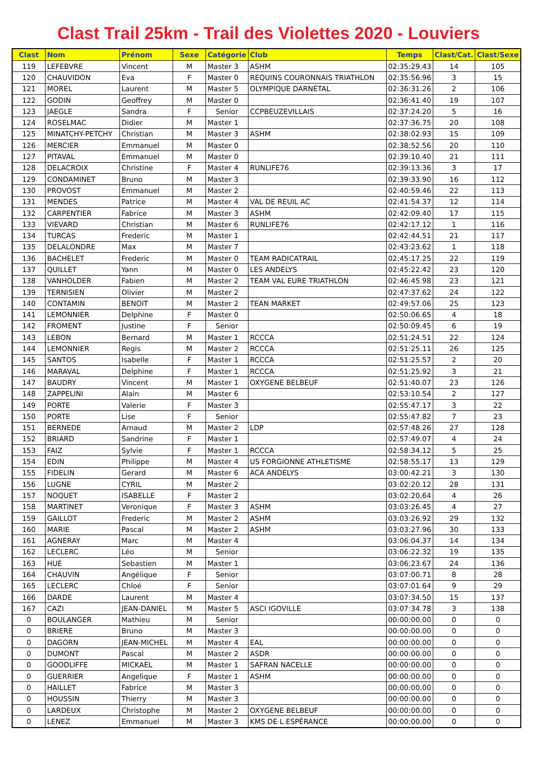Clast Trail 25km - Trail des Violettes 2020 - Louviers
| Clast | Nom | Prénom | Sexe | Catégorie | Club | Temps | Clast/Cat. | Clast/Sexe |
| --- | --- | --- | --- | --- | --- | --- | --- | --- |
| 119 | LEFEBVRE | Vincent | M | Master 3 | ASHM | 02:35:29.43 | 14 | 105 |
| 120 | CHAUVIDON | Eva | F | Master 0 | REQUINS COURONNAIS TRIATHLON | 02:35:56.96 | 3 | 15 |
| 121 | MOREL | Laurent | M | Master 5 | OLYMPIQUE DARNÉTAL | 02:36:31.26 | 2 | 106 |
| 122 | GODIN | Geoffrey | M | Master 0 | | 02:36:41.40 | 19 | 107 |
| 123 | JAEGLE | Sandra | F | Senior | CCPBEUZEVILLAIS | 02:37:24.20 | 5 | 16 |
| 124 | ROSELMAC | Didier | M | Master 1 | | 02:37:36.75 | 20 | 108 |
| 125 | MINATCHY-PETCHY | Christian | M | Master 3 | ASHM | 02:38:02.93 | 15 | 109 |
| 126 | MERCIER | Emmanuel | M | Master 0 | | 02:38:52.56 | 20 | 110 |
| 127 | PITAVAL | Emmanuel | M | Master 0 | | 02:39:10.40 | 21 | 111 |
| 128 | DELACROIX | Christine | F | Master 4 | RUNLIFE76 | 02:39:13.36 | 3 | 17 |
| 129 | CONDAMINET | Bruno | M | Master 3 | | 02:39:33.90 | 16 | 112 |
| 130 | PROVOST | Emmanuel | M | Master 2 | | 02:40:59.46 | 22 | 113 |
| 131 | MENDES | Patrice | M | Master 4 | VAL DE REUIL AC | 02:41:54.37 | 12 | 114 |
| 132 | CARPENTIER | Fabrice | M | Master 3 | ASHM | 02:42:09.40 | 17 | 115 |
| 133 | VIEVARD | Christian | M | Master 6 | RUNLIFE76 | 02:42:17.12 | 1 | 116 |
| 134 | TURCAS | Frederic | M | Master 1 | | 02:42:44.51 | 21 | 117 |
| 135 | DELALONDRE | Max | M | Master 7 | | 02:43:23.62 | 1 | 118 |
| 136 | BACHELET | Frederic | M | Master 0 | TEAM RADICATRAIL | 02:45:17.25 | 22 | 119 |
| 137 | QUILLET | Yann | M | Master 0 | LES ANDELYS | 02:45:22.42 | 23 | 120 |
| 138 | VANHOLDER | Fabien | M | Master 2 | TEAM VAL EURE TRIATHLON | 02:46:45.98 | 23 | 121 |
| 139 | TERNISIEN | Olivier | M | Master 2 | | 02:47:37.62 | 24 | 122 |
| 140 | CONTAMIN | BENOIT | M | Master 2 | TEAN MARKET | 02:49:57.06 | 25 | 123 |
| 141 | LEMONNIER | Delphine | F | Master 0 | | 02:50:06.65 | 4 | 18 |
| 142 | FROMENT | Justine | F | Senior | | 02:50:09.45 | 6 | 19 |
| 143 | LEBON | Bernard | M | Master 1 | RCCCA | 02:51:24.51 | 22 | 124 |
| 144 | LEMONNIER | Regis | M | Master 2 | RCCCA | 02:51:25.11 | 26 | 125 |
| 145 | SANTOS | Isabelle | F | Master 1 | RCCCA | 02:51:25.57 | 2 | 20 |
| 146 | MARAVAL | Delphine | F | Master 1 | RCCCA | 02:51:25.92 | 3 | 21 |
| 147 | BAUDRY | Vincent | M | Master 1 | OXYGENE BELBEUF | 02:51:40.07 | 23 | 126 |
| 148 | ZAPPELINI | Alain | M | Master 6 | | 02:53:10.54 | 2 | 127 |
| 149 | PORTE | Valerie | F | Master 3 | | 02:55:47.17 | 3 | 22 |
| 150 | PORTE | Lise | F | Senior | | 02:55:47.82 | 7 | 23 |
| 151 | BERNEDE | Arnaud | M | Master 2 | LDP | 02:57:48.26 | 27 | 128 |
| 152 | BRIARD | Sandrine | F | Master 1 | | 02:57:49.07 | 4 | 24 |
| 153 | FAIZ | Sylvie | F | Master 1 | RCCCA | 02:58:34.12 | 5 | 25 |
| 154 | EDIN | Philippe | M | Master 4 | US FORGIONNE ATHLETISME | 02:58:55.17 | 13 | 129 |
| 155 | FIDELIN | Gerard | M | Master 6 | ACA ANDELYS | 03:00:42.21 | 3 | 130 |
| 156 | LUGNE | CYRIL | M | Master 2 | | 03:02:20.12 | 28 | 131 |
| 157 | NOQUET | ISABELLE | F | Master 2 | | 03:02:20.64 | 4 | 26 |
| 158 | MARTINET | Veronique | F | Master 3 | ASHM | 03:03:26.45 | 4 | 27 |
| 159 | GAILLOT | Frederic | M | Master 2 | ASHM | 03:03:26.92 | 29 | 132 |
| 160 | MARIE | Pascal | M | Master 2 | ASHM | 03:03:27.96 | 30 | 133 |
| 161 | AGNERAY | Marc | M | Master 4 | | 03:06:04.37 | 14 | 134 |
| 162 | LECLERC | Léo | M | Senior | | 03:06:22.32 | 19 | 135 |
| 163 | HUE | Sebastien | M | Master 1 | | 03:06:23.67 | 24 | 136 |
| 164 | CHAUVIN | Angélique | F | Senior | | 03:07:00.71 | 8 | 28 |
| 165 | LECLERC | Chloé | F | Senior | | 03:07:01.64 | 9 | 29 |
| 166 | DARDE | Laurent | M | Master 4 | | 03:07:34.50 | 15 | 137 |
| 167 | CAZI | JEAN-DANIEL | M | Master 5 | ASCI IGOVILLE | 03:07:34.78 | 3 | 138 |
| 0 | BOULANGER | Mathieu | M | Senior | | 00:00:00.00 | 0 | 0 |
| 0 | BRIERE | Bruno | M | Master 3 | | 00:00:00.00 | 0 | 0 |
| 0 | DAGORN | JEAN-MICHEL | M | Master 4 | EAL | 00:00:00.00 | 0 | 0 |
| 0 | DUMONT | Pascal | M | Master 2 | ASDR | 00:00:00.00 | 0 | 0 |
| 0 | GOODLIFFE | MICKAEL | M | Master 1 | SAFRAN NACELLE | 00:00:00.00 | 0 | 0 |
| 0 | GUERRIER | Angelique | F | Master 1 | ASHM | 00:00:00.00 | 0 | 0 |
| 0 | HAILLET | Fabrice | M | Master 3 | | 00:00:00.00 | 0 | 0 |
| 0 | HOUSSIN | Thierry | M | Master 3 | | 00:00:00.00 | 0 | 0 |
| 0 | LARDEUX | Christophe | M | Master 2 | OXYGENE BELBEUF | 00:00:00.00 | 0 | 0 |
| 0 | LENEZ | Emmanuel | M | Master 3 | KMS DE L ESPÉRANCE | 00:00:00.00 | 0 | 0 |